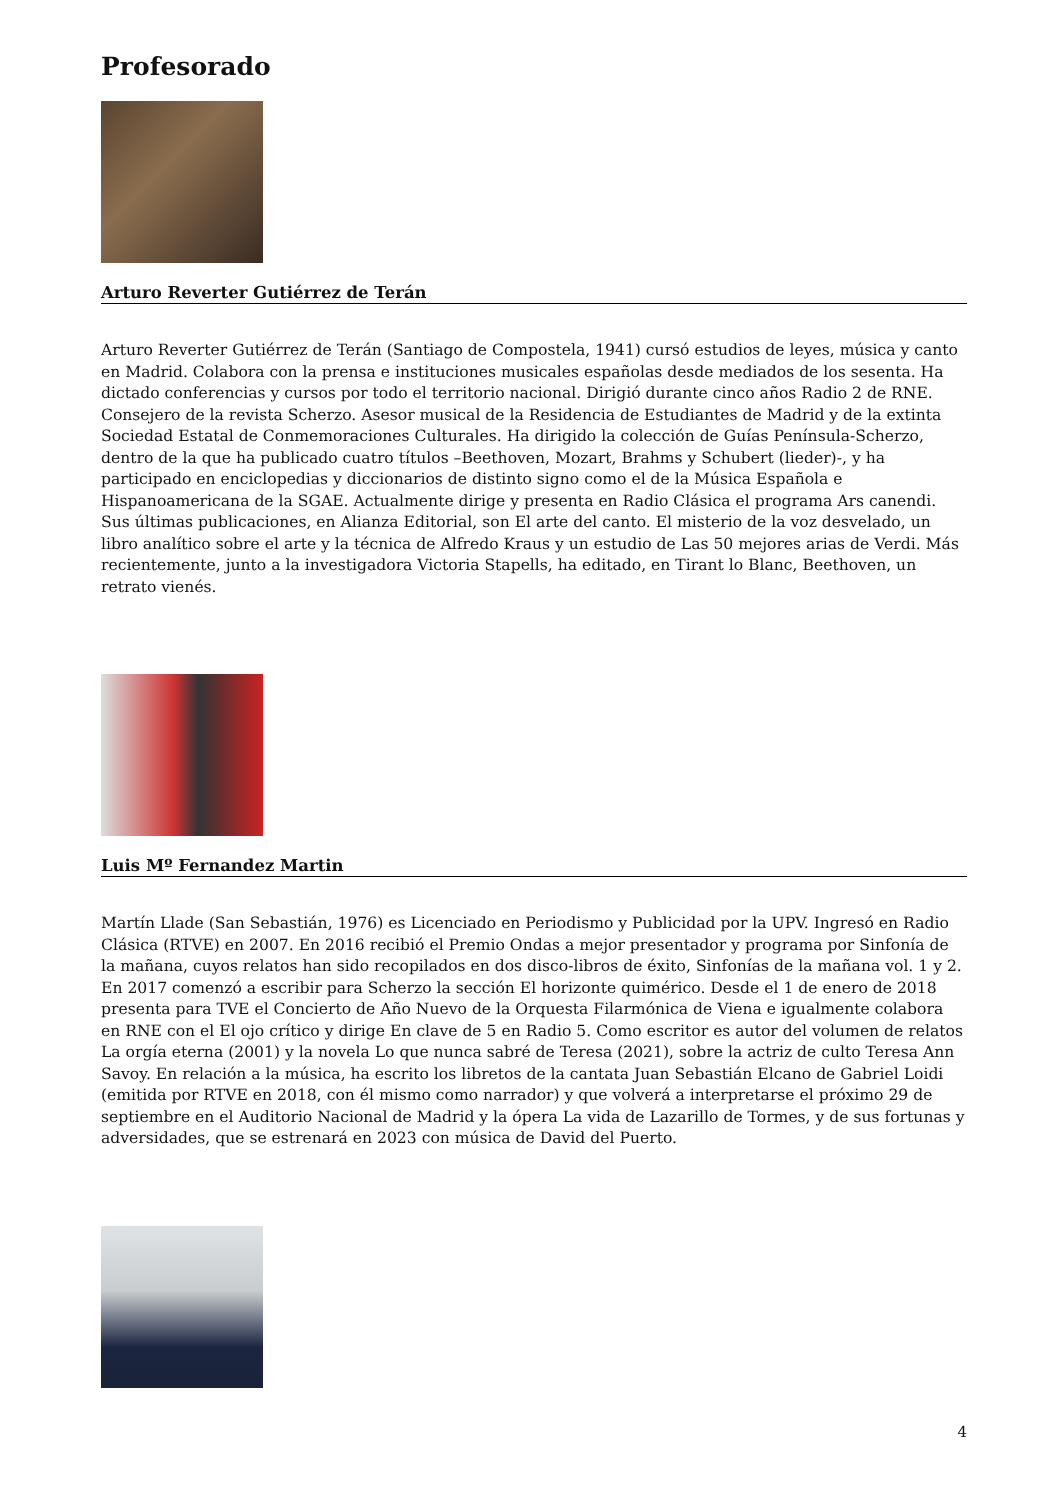Profesorado
Arturo Reverter Gutiérrez de Terán
Arturo Reverter Gutiérrez de Terán (Santiago de Compostela, 1941) cursó estudios de leyes, música y canto en Madrid. Colabora con la prensa e instituciones musicales españolas desde mediados de los sesenta. Ha dictado conferencias y cursos por todo el territorio nacional. Dirigió durante cinco años Radio 2 de RNE. Consejero de la revista Scherzo. Asesor musical de la Residencia de Estudiantes de Madrid y de la extinta Sociedad Estatal de Conmemoraciones Culturales. Ha dirigido la colección de Guías Península-Scherzo, dentro de la que ha publicado cuatro títulos –Beethoven, Mozart, Brahms y Schubert (lieder)-, y ha participado en enciclopedias y diccionarios de distinto signo como el de la Música Española e Hispanoamericana de la SGAE. Actualmente dirige y presenta en Radio Clásica el programa Ars canendi. Sus últimas publicaciones, en Alianza Editorial, son El arte del canto. El misterio de la voz desvelado, un libro analítico sobre el arte y la técnica de Alfredo Kraus y un estudio de Las 50 mejores arias de Verdi. Más recientemente, junto a la investigadora Victoria Stapells, ha editado, en Tirant lo Blanc, Beethoven, un retrato vienés.
Luis Mº Fernandez Martin
Martín Llade (San Sebastián, 1976) es Licenciado en Periodismo y Publicidad por la UPV. Ingresó en Radio Clásica (RTVE) en 2007. En 2016 recibió el Premio Ondas a mejor presentador y programa por Sinfonía de la mañana, cuyos relatos han sido recopilados en dos disco-libros de éxito, Sinfonías de la mañana vol. 1 y 2. En 2017 comenzó a escribir para Scherzo la sección El horizonte quimérico. Desde el 1 de enero de 2018 presenta para TVE el Concierto de Año Nuevo de la Orquesta Filarmónica de Viena e igualmente colabora en RNE con el El ojo crítico y dirige En clave de 5 en Radio 5. Como escritor es autor del volumen de relatos La orgía eterna (2001) y la novela Lo que nunca sabré de Teresa (2021), sobre la actriz de culto Teresa Ann Savoy. En relación a la música, ha escrito los libretos de la cantata Juan Sebastián Elcano de Gabriel Loidi (emitida por RTVE en 2018, con él mismo como narrador) y que volverá a interpretarse el próximo 29 de septiembre en el Auditorio Nacional de Madrid y la ópera La vida de Lazarillo de Tormes, y de sus fortunas y adversidades, que se estrenará en 2023 con música de David del Puerto.
4